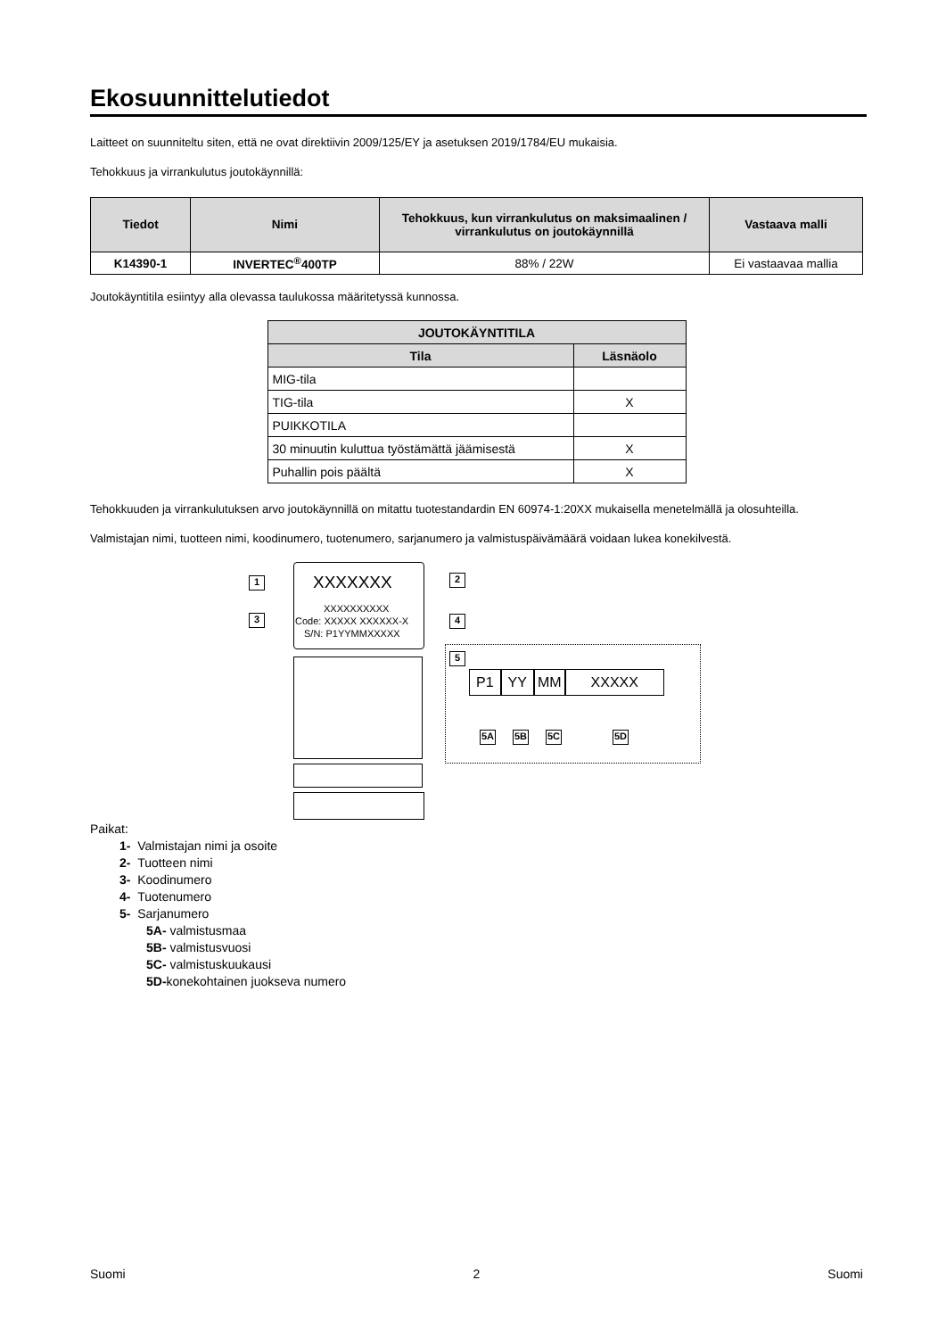Ekosuunnittelutiedot
Laitteet on suunniteltu siten, että ne ovat direktiivin 2009/125/EY ja asetuksen 2019/1784/EU mukaisia.
Tehokkuus ja virrankulutus joutokäynnillä:
| Tiedot | Nimi | Tehokkuus, kun virrankulutus on maksimaalinen / virrankulutus on joutokäynnillä | Vastaava malli |
| --- | --- | --- | --- |
| K14390-1 | INVERTEC<sup>®</sup>400TP | 88% / 22W | Ei vastaavaa mallia |
Joutokäyntitila esiintyy alla olevassa taulukossa määritetyssä kunnossa.
| JOUTOKÄYNTITILA | |
| --- | --- |
| Tila | Läsnäolo |
| MIG-tila | |
| TIG-tila | X |
| PUIKKOTILA | |
| 30 minuutin kuluttua työstämättä jäämisestä | X |
| Puhallin pois päältä | X |
Tehokkuuden ja virrankulutuksen arvo joutokäynnillä on mitattu tuotestandardin EN 60974-1:20XX mukaisella menetelmällä ja olosuhteilla.
Valmistajan nimi, tuotteen nimi, koodinumero, tuotenumero, sarjanumero ja valmistuspäivämäärä voidaan lukea konekilvestä.
XXXXXXX
XXXXXXXXXX
Code: XXXXX XXXXXX-X
S/N: P1YYMMXXXXX
1 2
3 4
5
P1 YY MM XXXXX
5A 5B 5C 5D
Paikat:
1- Valmistajan nimi ja osoite
2- Tuotteen nimi
3- Koodinumero
4- Tuotenumero
5- Sarjanumero
5A- valmistusmaa
5B- valmistusvuosi
5C- valmistuskuukausi
5D-konekohtainen juokseva numero
Suomi 2 Suomi